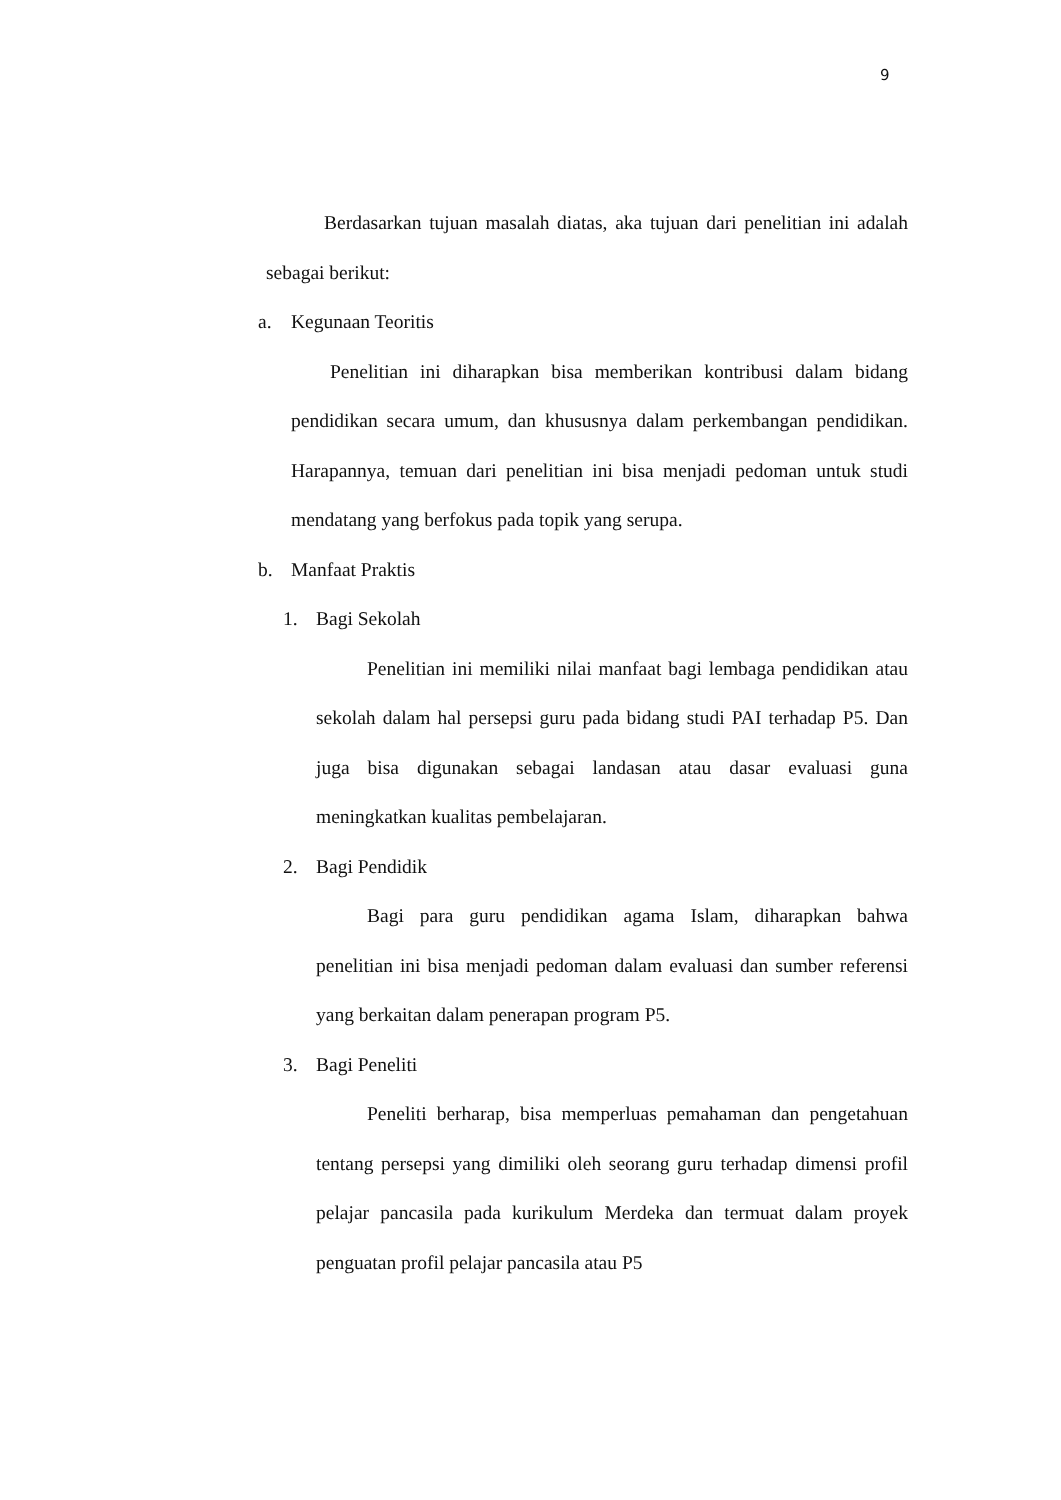9
Berdasarkan tujuan masalah diatas, aka tujuan dari penelitian ini adalah sebagai berikut:
a. Kegunaan Teoritis
Penelitian ini diharapkan bisa memberikan kontribusi dalam bidang pendidikan secara umum, dan khususnya dalam perkembangan pendidikan. Harapannya, temuan dari penelitian ini bisa menjadi pedoman untuk studi mendatang yang berfokus pada topik yang serupa.
b. Manfaat Praktis
1. Bagi Sekolah
Penelitian ini memiliki nilai manfaat bagi lembaga pendidikan atau sekolah dalam hal persepsi guru pada bidang studi PAI terhadap P5. Dan juga bisa digunakan sebagai landasan atau dasar evaluasi guna meningkatkan kualitas pembelajaran.
2. Bagi Pendidik
Bagi para guru pendidikan agama Islam, diharapkan bahwa penelitian ini bisa menjadi pedoman dalam evaluasi dan sumber referensi yang berkaitan dalam penerapan program P5.
3. Bagi Peneliti
Peneliti berharap, bisa memperluas pemahaman dan pengetahuan tentang persepsi yang dimiliki oleh seorang guru terhadap dimensi profil pelajar pancasila pada kurikulum Merdeka dan termuat dalam proyek penguatan profil pelajar pancasila atau P5